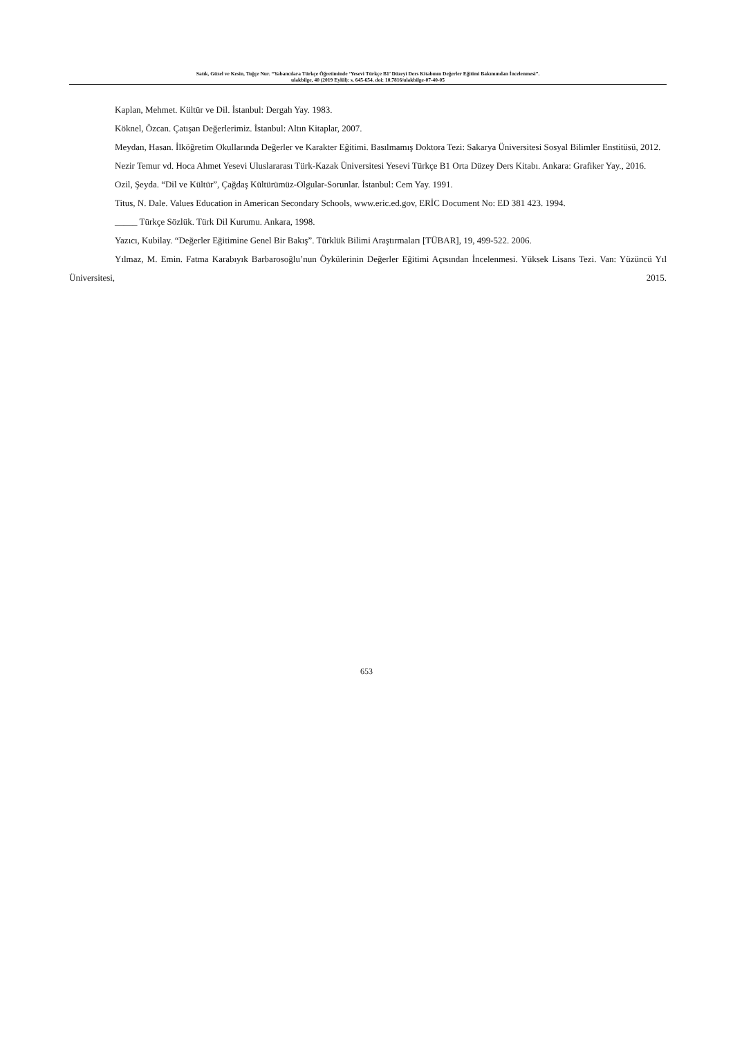Satık, Güzel ve Kesin, Tuğçe Nur. “Yabancılara Türkçe Öğretiminde ‘Yesevi Türkçe B1’ Düzeyi Ders Kitabının Değerler Eğitimi Bakımından İncelenmesi”.
ulakbilge, 40 (2019 Eylül): s. 645-654. doi: 10.7816/ulakbilge-07-40-05
Kaplan, Mehmet. Kültür ve Dil. İstanbul: Dergah Yay. 1983.
Köknel, Özcan. Çatışan Değerlerimiz. İstanbul: Altın Kitaplar, 2007.
Meydan, Hasan. İlköğretim Okullarında Değerler ve Karakter Eğitimi. Basılmamış Doktora Tezi: Sakarya Üniversitesi Sosyal Bilimler Enstitüsü, 2012.
Nezir Temur vd. Hoca Ahmet Yesevi Uluslararası Türk-Kazak Üniversitesi Yesevi Türkçe B1 Orta Düzey Ders Kitabı. Ankara: Grafiker Yay., 2016.
Ozil, Şeyda. “Dil ve Kültür”, Çağdaş Kültürümüz-Olgular-Sorunlar. İstanbul: Cem Yay. 1991.
Titus, N. Dale. Values Education in American Secondary Schools, www.eric.ed.gov, ERİC Document No: ED 381 423. 1994.
_____ Türkçe Sözlük. Türk Dil Kurumu. Ankara, 1998.
Yazıcı, Kubilay. “Değerler Eğitimine Genel Bir Bakış”. Türklük Bilimi Araştırmaları [TÜBAR], 19, 499-522. 2006.
Yılmaz, M. Emin. Fatma Karabıyık Barbarosoğlu’nun Öykülerinin Değerler Eğitimi Açısından İncelenmesi. Yüksek Lisans Tezi. Van: Yüzüncü Yıl Üniversitesi, 2015.
653